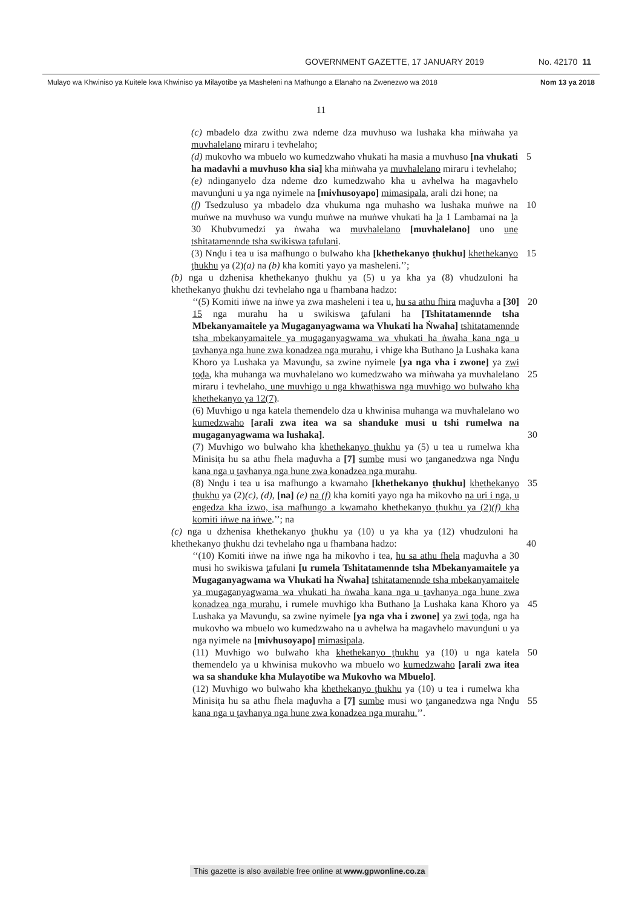GOVERNMENT GAZETTE, 17 JANUARY 2019 No. 42170 11
Mulayo wa Khwiniso ya Kuitele kwa Khwiniso ya Milayotibe ya Masheleni na Mafhungo a Elanaho na Zwenezwo wa 2018 Nom 13 ya 2018
11
(c) mbadelo dza zwithu zwa ndeme dza muvhuso wa lushaka kha miṅwaha ya muvhalelano miraru i tevhelaho;
(d) mukovho wa mbuelo wo kumedzwaho vhukati ha masia a muvhuso [na vhukati ha madavhi a muvhuso kha sia] kha miṅwaha ya muvhalelano miraru i tevhelaho;
5
(e) ndinganyelo dza ndeme dzo kumedzwaho kha u avhelwa ha magavhelo mavunḓuni u ya nga nyimele na [mivhusoyapo] mimasipala, arali dzi hone; na
(f) Tsedzuluso ya mbadelo dza vhukuma nga muhasho wa lushaka muṅwe na muṅwe na muvhuso wa vunḓu muṅwe na muṅwe vhukati ha ḽa 1 Lambamai na ḽa 30 Khubvumedzi ya ṅwaha wa muvhalelano [muvhalelano] uno une tshitatamennde tsha swikiswa ṱafulani.
10
(3) Nnḓu i tea u isa mafhungo o bulwaho kha [khethekanyo ṱhukhu] khethekanyo ṱhukhu ya (2)(a) na (b) kha komiti yayo ya masheleni.’’;
15
(b) nga u dzhenisa khethekanyo ṱhukhu ya (5) u ya kha ya (8) vhudzuloni ha khethekanyo ṱhukhu dzi tevhelaho nga u fhambana hadzo:
‘‘(5) Komiti iṅwe na iṅwe ya zwa masheleni i tea u, hu sa athu fhira maḓuvha a [30] 15 nga murahu ha u swikiswa ṱafulani ha [Tshitatamennde tsha Mbekanyamaitele ya Mugaganyagwama wa Vhukati ha Ṅwaha] tshitatamennde tsha mbekanyamaitele ya mugaganyagwama wa vhukati ha ṅwaha kana nga u ṱavhanya nga hune zwa konadzea nga murahu, i vhige kha Buthano ḽa Lushaka kana Khoro ya Lushaka ya Mavunḓu, sa zwine nyimele [ya nga vha i zwone] ya zwi ṱoḓa, kha muhanga wa muvhalelano wo kumedzwaho wa miṅwaha ya muvhalelano miraru i tevhelaho, une muvhigo u nga khwaṭhiswa nga muvhigo wo bulwaho kha khethekanyo ya 12(7).
20
25
(6) Muvhigo u nga katela themendelo dza u khwinisa muhanga wa muvhalelano wo kumedzwaho [arali zwa itea wa sa shanduke musi u tshi rumelwa na mugaganyagwama wa lushaka].
30
(7) Muvhigo wo bulwaho kha khethekanyo ṱhukhu ya (5) u tea u rumelwa kha Minisiṭa hu sa athu fhela maḓuvha a [7] sumbe musi wo ṱanganedzwa nga Nnḓu kana nga u ṱavhanya nga hune zwa konadzea nga murahu.
(8) Nnḓu i tea u isa mafhungo a kwamaho [khethekanyo ṱhukhu] khethekanyo ṱhukhu ya (2)(c), (d), [na] (e) na (f) kha komiti yayo nga ha mikovho na uri i nga, u engedza kha izwo, isa mafhungo a kwamaho khethekanyo ṱhukhu ya (2)(f) kha komiti iṅwe na iṅwe.’’; na
35
(c) nga u dzhenisa khethekanyo ṱhukhu ya (10) u ya kha ya (12) vhudzuloni ha khethekanyo ṱhukhu dzi tevhelaho nga u fhambana hadzo:
40
‘‘(10) Komiti iṅwe na iṅwe nga ha mikovho i tea, hu sa athu fhela maḓuvha a 30 musi ho swikiswa ṱafulani [u rumela Tshitatamennde tsha Mbekanyamaitele ya Mugaganyagwama wa Vhukati ha Ṅwaha] tshitatamennde tsha mbekanyamaitele ya mugaganyagwama wa vhukati ha ṅwaha kana nga u ṱavhanya nga hune zwa konadzea nga murahu, i rumele muvhigo kha Buthano ḽa Lushaka kana Khoro ya Lushaka ya Mavunḓu, sa zwine nyimele [ya nga vha i zwone] ya zwi ṱoḓa, nga ha mukovho wa mbuelo wo kumedzwaho na u avhelwa ha magavhelo mavunḓuni u ya nga nyimele na [mivhusoyapo] mimasipala.
45
(11) Muvhigo wo bulwaho kha khethekanyo ṱhukhu ya (10) u nga katela themendelo ya u khwinisa mukovho wa mbuelo wo kumedzwaho [arali zwa itea wa sa shanduke kha Mulayotibe wa Mukovho wa Mbuelo].
50
(12) Muvhigo wo bulwaho kha khethekanyo ṱhukhu ya (10) u tea i rumelwa kha Minisiṭa hu sa athu fhela maḓuvha a [7] sumbe musi wo ṱanganedzwa nga Nnḓu kana nga u ṱavhanya nga hune zwa konadzea nga murahu.’’.
55
This gazette is also available free online at www.gpwonline.co.za